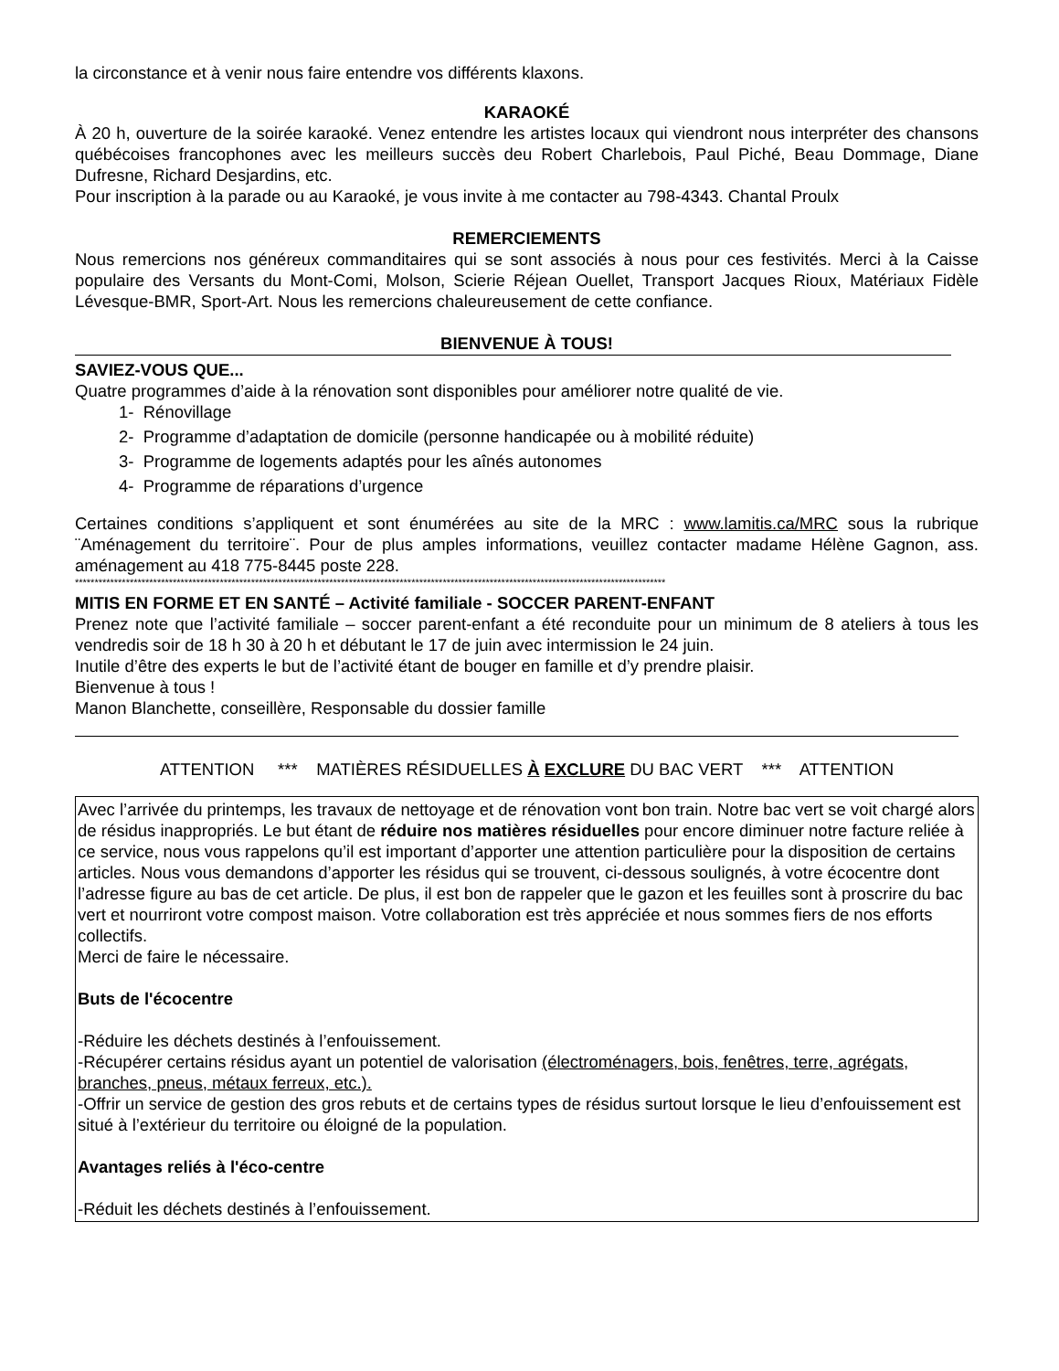la circonstance et à venir nous faire entendre vos différents klaxons.
KARAOKÉ
À 20 h, ouverture de la soirée karaoké. Venez entendre les artistes locaux qui viendront nous interpréter des chansons québécoises francophones avec les meilleurs succès deu Robert Charlebois, Paul Piché, Beau Dommage, Diane Dufresne, Richard Desjardins, etc.
Pour inscription à la parade ou au Karaoké, je vous invite à me contacter au 798-4343. Chantal Proulx
REMERCIEMENTS
Nous remercions nos généreux commanditaires qui se sont associés à nous pour ces festivités. Merci à la Caisse populaire des Versants du Mont-Comi, Molson, Scierie Réjean Ouellet, Transport Jacques Rioux, Matériaux Fidèle Lévesque-BMR, Sport-Art. Nous les remercions chaleureusement de cette confiance.
BIENVENUE À TOUS!
SAVIEZ-VOUS QUE...
Quatre programmes d’aide à la rénovation sont disponibles pour améliorer notre qualité de vie.
1- Rénovillage
2- Programme d’adaptation de domicile (personne handicapée ou à mobilité réduite)
3- Programme de logements adaptés pour les aînés autonomes
4- Programme de réparations d’urgence
Certaines conditions s’appliquent et sont énumérées au site de la MRC : www.lamitis.ca/MRC sous la rubrique ¨Aménagement du territoire¨. Pour de plus amples informations, veuillez contacter madame Hélène Gagnon, ass. aménagement au 418 775-8445 poste 228.
*******************************************************************************************************************************************************
MITIS EN FORME ET EN SANTÉ – Activité familiale - SOCCER PARENT-ENFANT
Prenez note que l’activité familiale – soccer parent-enfant a été reconduite pour un minimum de 8 ateliers à tous les vendredis soir de 18 h 30 à 20 h et débutant le 17 de juin avec intermission le 24 juin.
Inutile d’être des experts le but de l’activité étant de bouger en famille et d’y prendre plaisir.
Bienvenue à tous !
Manon Blanchette, conseillère, Responsable du dossier famille
ATTENTION *** MATIÈRES RÉSIDUELLES À EXCLURE DU BAC VERT *** ATTENTION
Avec l’arrivée du printemps, les travaux de nettoyage et de rénovation vont bon train. Notre bac vert se voit chargé alors de résidus inappropriés. Le but étant de réduire nos matières résiduelles pour encore diminuer notre facture reliée à ce service, nous vous rappelons qu’il est important d’apporter une attention particulière pour la disposition de certains articles. Nous vous demandons d’apporter les résidus qui se trouvent, ci-dessous soulignés, à votre écocentre dont l’adresse figure au bas de cet article. De plus, il est bon de rappeler que le gazon et les feuilles sont à proscrire du bac vert et nourriront votre compost maison. Votre collaboration est très appréciée et nous sommes fiers de nos efforts collectifs.
Merci de faire le nécessaire.
Buts de l'écocentre
-Réduire les déchets destinés à l’enfouissement.
-Récupérer certains résidus ayant un potentiel de valorisation (électroménagers, bois, fenêtres, terre, agrégats, branches, pneus, métaux ferreux, etc.).
-Offrir un service de gestion des gros rebuts et de certains types de résidus surtout lorsque le lieu d’enfouissement est situé à l’extérieur du territoire ou éloigné de la population.
Avantages reliés à l'éco-centre
-Réduit les déchets destinés à l’enfouissement.